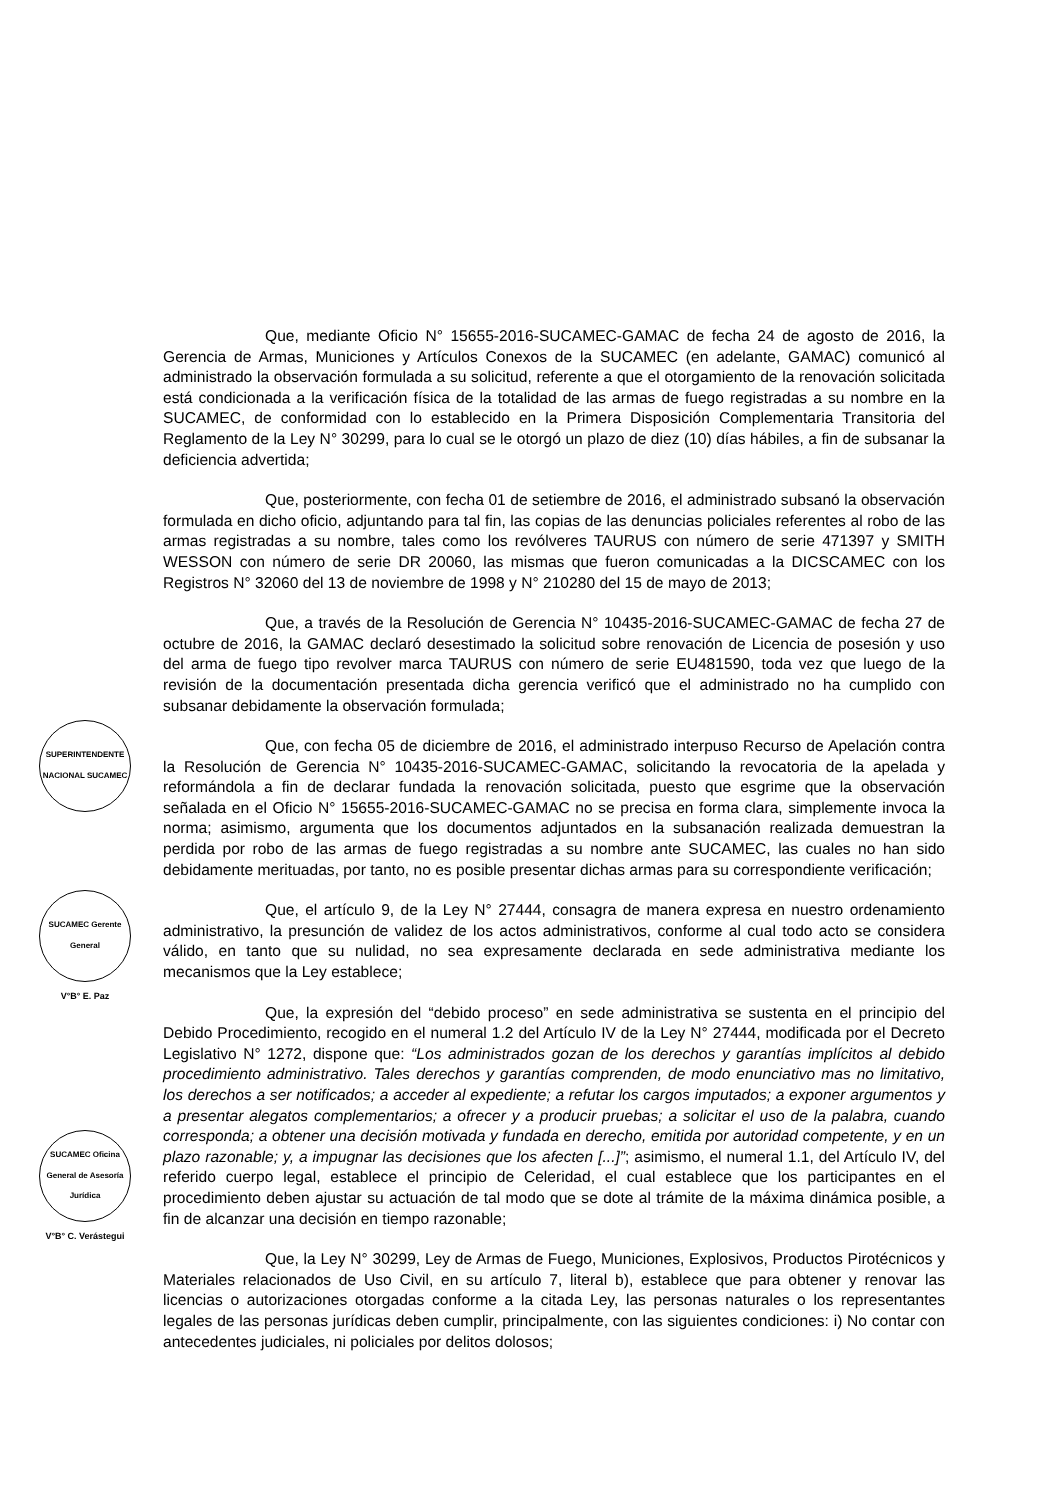SUPERINTENDENTE NACIONAL SUCAMEC
SUCAMEC Gerente General
V°B° E. Paz
SUCAMEC Oficina General de Asesoría Jurídica
V°B° C. Verástegui
Que, mediante Oficio N° 15655-2016-SUCAMEC-GAMAC de fecha 24 de agosto de 2016, la Gerencia de Armas, Municiones y Artículos Conexos de la SUCAMEC (en adelante, GAMAC) comunicó al administrado la observación formulada a su solicitud, referente a que el otorgamiento de la renovación solicitada está condicionada a la verificación física de la totalidad de las armas de fuego registradas a su nombre en la SUCAMEC, de conformidad con lo establecido en la Primera Disposición Complementaria Transitoria del Reglamento de la Ley N° 30299, para lo cual se le otorgó un plazo de diez (10) días hábiles, a fin de subsanar la deficiencia advertida;
Que, posteriormente, con fecha 01 de setiembre de 2016, el administrado subsanó la observación formulada en dicho oficio, adjuntando para tal fin, las copias de las denuncias policiales referentes al robo de las armas registradas a su nombre, tales como los revólveres TAURUS con número de serie 471397 y SMITH WESSON con número de serie DR 20060, las mismas que fueron comunicadas a la DICSCAMEC con los Registros N° 32060 del 13 de noviembre de 1998 y N° 210280 del 15 de mayo de 2013;
Que, a través de la Resolución de Gerencia N° 10435-2016-SUCAMEC-GAMAC de fecha 27 de octubre de 2016, la GAMAC declaró desestimado la solicitud sobre renovación de Licencia de posesión y uso del arma de fuego tipo revolver marca TAURUS con número de serie EU481590, toda vez que luego de la revisión de la documentación presentada dicha gerencia verificó que el administrado no ha cumplido con subsanar debidamente la observación formulada;
Que, con fecha 05 de diciembre de 2016, el administrado interpuso Recurso de Apelación contra la Resolución de Gerencia N° 10435-2016-SUCAMEC-GAMAC, solicitando la revocatoria de la apelada y reformándola a fin de declarar fundada la renovación solicitada, puesto que esgrime que la observación señalada en el Oficio N° 15655-2016-SUCAMEC-GAMAC no se precisa en forma clara, simplemente invoca la norma; asimismo, argumenta que los documentos adjuntados en la subsanación realizada demuestran la perdida por robo de las armas de fuego registradas a su nombre ante SUCAMEC, las cuales no han sido debidamente merituadas, por tanto, no es posible presentar dichas armas para su correspondiente verificación;
Que, el artículo 9, de la Ley N° 27444, consagra de manera expresa en nuestro ordenamiento administrativo, la presunción de validez de los actos administrativos, conforme al cual todo acto se considera válido, en tanto que su nulidad, no sea expresamente declarada en sede administrativa mediante los mecanismos que la Ley establece;
Que, la expresión del “debido proceso” en sede administrativa se sustenta en el principio del Debido Procedimiento, recogido en el numeral 1.2 del Artículo IV de la Ley N° 27444, modificada por el Decreto Legislativo N° 1272, dispone que: “Los administrados gozan de los derechos y garantías implícitos al debido procedimiento administrativo. Tales derechos y garantías comprenden, de modo enunciativo mas no limitativo, los derechos a ser notificados; a acceder al expediente; a refutar los cargos imputados; a exponer argumentos y a presentar alegatos complementarios; a ofrecer y a producir pruebas; a solicitar el uso de la palabra, cuando corresponda; a obtener una decisión motivada y fundada en derecho, emitida por autoridad competente, y en un plazo razonable; y, a impugnar las decisiones que los afecten [...]”; asimismo, el numeral 1.1, del Artículo IV, del referido cuerpo legal, establece el principio de Celeridad, el cual establece que los participantes en el procedimiento deben ajustar su actuación de tal modo que se dote al trámite de la máxima dinámica posible, a fin de alcanzar una decisión en tiempo razonable;
Que, la Ley N° 30299, Ley de Armas de Fuego, Municiones, Explosivos, Productos Pirotécnicos y Materiales relacionados de Uso Civil, en su artículo 7, literal b), establece que para obtener y renovar las licencias o autorizaciones otorgadas conforme a la citada Ley, las personas naturales o los representantes legales de las personas jurídicas deben cumplir, principalmente, con las siguientes condiciones: i) No contar con antecedentes judiciales, ni policiales por delitos dolosos;